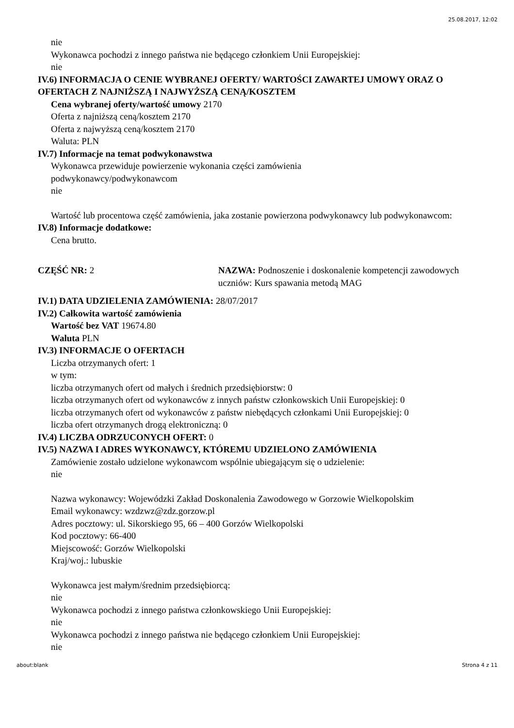25.08.2017, 12:02
nie
Wykonawca pochodzi z innego państwa nie będącego członkiem Unii Europejskiej:
nie
IV.6) INFORMACJA O CENIE WYBRANEJ OFERTY/ WARTOŚCI ZAWARTEJ UMOWY ORAZ O OFERTACH Z NAJNIŻSZĄ I NAJWYŻSZĄ CENĄ/KOSZTEM
Cena wybranej oferty/wartość umowy 2170
Oferta z najniższą ceną/kosztem 2170
Oferta z najwyższą ceną/kosztem 2170
Waluta: PLN
IV.7) Informacje na temat podwykonawstwa
Wykonawca przewiduje powierzenie wykonania części zamówienia
podwykonawcy/podwykonawcom
nie
Wartość lub procentowa część zamówienia, jaka zostanie powierzona podwykonawcy lub podwykonawcom:
IV.8) Informacje dodatkowe:
Cena brutto.
CZĘŚĆ NR: 2 NAZWA: Podnoszenie i doskonalenie kompetencji zawodowych uczniów: Kurs spawania metodą MAG
IV.1) DATA UDZIELENIA ZAMÓWIENIA: 28/07/2017
IV.2) Całkowita wartość zamówienia
Wartość bez VAT 19674.80
Waluta PLN
IV.3) INFORMACJE O OFERTACH
Liczba otrzymanych ofert: 1
w tym:
liczba otrzymanych ofert od małych i średnich przedsiębiorstw: 0
liczba otrzymanych ofert od wykonawców z innych państw członkowskich Unii Europejskiej: 0
liczba otrzymanych ofert od wykonawców z państw niebędących członkami Unii Europejskiej: 0
liczba ofert otrzymanych drogą elektroniczną: 0
IV.4) LICZBA ODRZUCONYCH OFERT: 0
IV.5) NAZWA I ADRES WYKONAWCY, KTÓREMU UDZIELONO ZAMÓWIENIA
Zamówienie zostało udzielone wykonawcom wspólnie ubiegającym się o udzielenie:
nie
Nazwa wykonawcy: Wojewódzki Zakład Doskonalenia Zawodowego w Gorzowie Wielkopolskim
Email wykonawcy: wzdzwz@zdz.gorzow.pl
Adres pocztowy: ul. Sikorskiego 95, 66 – 400 Gorzów Wielkopolski
Kod pocztowy: 66-400
Miejscowość: Gorzów Wielkopolski
Kraj/woj.: lubuskie
Wykonawca jest małym/średnim przedsiębiorcą:
nie
Wykonawca pochodzi z innego państwa członkowskiego Unii Europejskiej:
nie
Wykonawca pochodzi z innego państwa nie będącego członkiem Unii Europejskiej:
nie
about:blank Strona 4 z 11